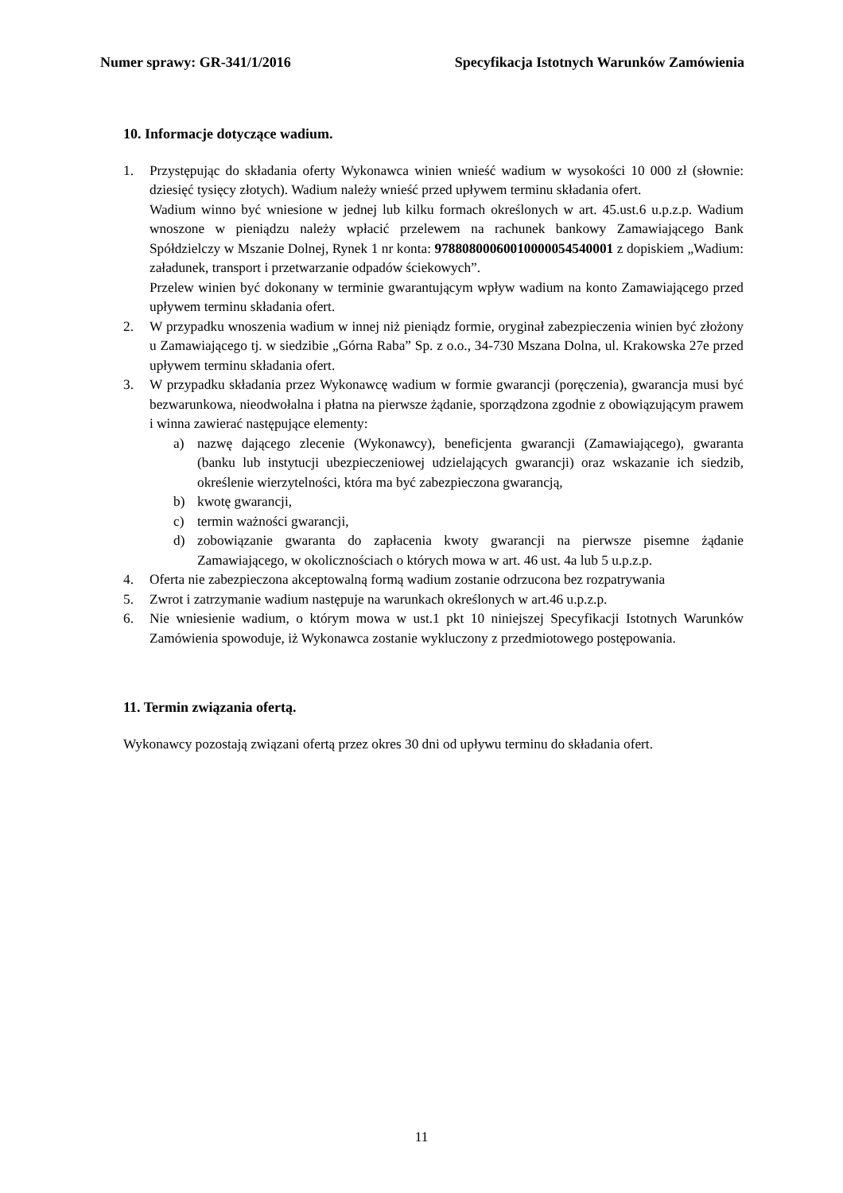Numer sprawy: GR-341/1/2016 Specyfikacja Istotnych Warunków Zamówienia
10. Informacje dotyczące wadium.
1. Przystępując do składania oferty Wykonawca winien wnieść wadium w wysokości 10 000 zł (słownie: dziesięć tysięcy złotych). Wadium należy wnieść przed upływem terminu składania ofert.
Wadium winno być wniesione w jednej lub kilku formach określonych w art. 45.ust.6 u.p.z.p. Wadium wnoszone w pieniądzu należy wpłacić przelewem na rachunek bankowy Zamawiającego Bank Spółdzielczy w Mszanie Dolnej, Rynek 1 nr konta: 97880800060010000054540001 z dopiskiem „Wadium: załadunek, transport i przetwarzanie odpadów ściekowych”.
Przelew winien być dokonany w terminie gwarantującym wpływ wadium na konto Zamawiającego przed upływem terminu składania ofert.
2. W przypadku wnoszenia wadium w innej niż pieniądz formie, oryginał zabezpieczenia winien być złożony u Zamawiającego tj. w siedzibie „Górna Raba” Sp. z o.o., 34-730 Mszana Dolna, ul. Krakowska 27e przed upływem terminu składania ofert.
3. W przypadku składania przez Wykonawcę wadium w formie gwarancji (poręczenia), gwarancja musi być bezwarunkowa, nieodwołalna i płatna na pierwsze żądanie, sporządzona zgodnie z obowiązującym prawem i winna zawierać następujące elementy:
a) nazwę dającego zlecenie (Wykonawcy), beneficjenta gwarancji (Zamawiającego), gwaranta (banku lub instytucji ubezpieczeniowej udzielających gwarancji) oraz wskazanie ich siedzib, określenie wierzytelności, która ma być zabezpieczona gwarancją,
b) kwotę gwarancji,
c) termin ważności gwarancji,
d) zobowiązanie gwaranta do zapłacenia kwoty gwarancji na pierwsze pisemne żądanie Zamawiającego, w okolicznościach o których mowa w art. 46 ust. 4a lub 5 u.p.z.p.
4. Oferta nie zabezpieczona akceptowalną formą wadium zostanie odrzucona bez rozpatrywania
5. Zwrot i zatrzymanie wadium następuje na warunkach określonych w art.46 u.p.z.p.
6. Nie wniesienie wadium, o którym mowa w ust.1 pkt 10 niniejszej Specyfikacji Istotnych Warunków Zamówienia spowoduje, iż Wykonawca zostanie wykluczony z przedmiotowego postępowania.
11. Termin związania ofertą.
Wykonawcy pozostają związani ofertą przez okres 30 dni od upływu terminu do składania ofert.
11